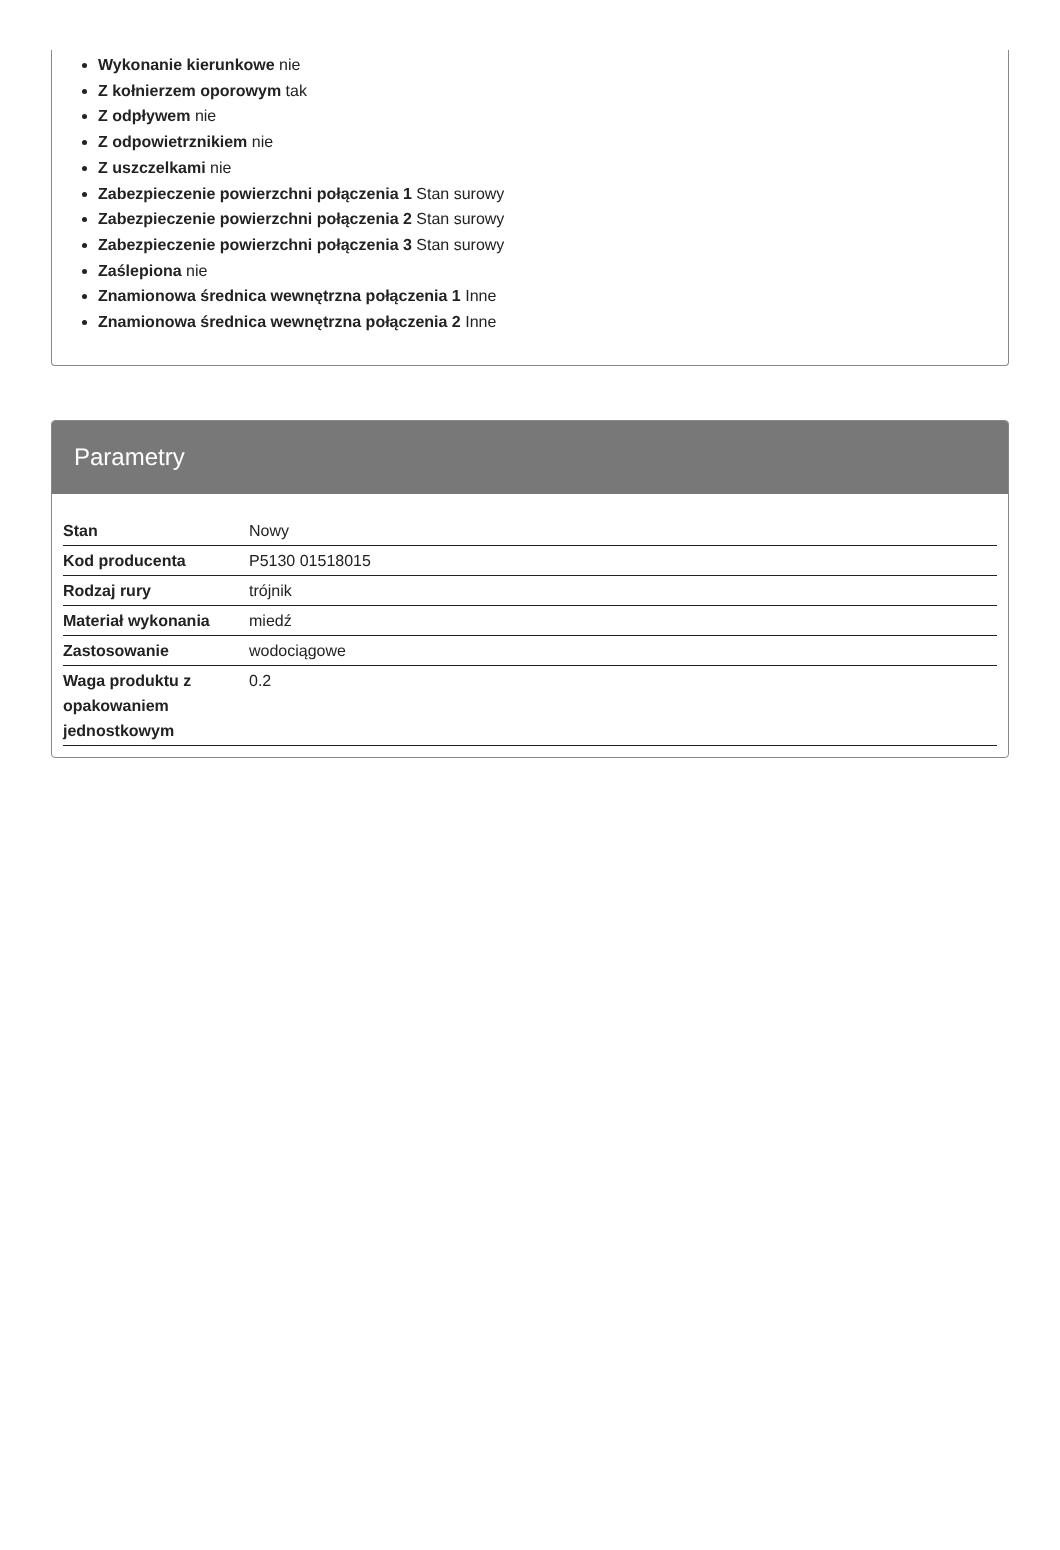Wykonanie kierunkowe nie
Z kołnierzem oporowym tak
Z odpływem nie
Z odpowietrznikiem nie
Z uszczelkami nie
Zabezpieczenie powierzchni połączenia 1 Stan surowy
Zabezpieczenie powierzchni połączenia 2 Stan surowy
Zabezpieczenie powierzchni połączenia 3 Stan surowy
Zaślepiona nie
Znamionowa średnica wewnętrzna połączenia 1 Inne
Znamionowa średnica wewnętrzna połączenia 2 Inne
Parametry
| Stan | Nowy |
| Kod producenta | P5130 01518015 |
| Rodzaj rury | trójnik |
| Materiał wykonania | miedź |
| Zastosowanie | wodociągowe |
| Waga produktu z opakowaniem jednostkowym | 0.2 |